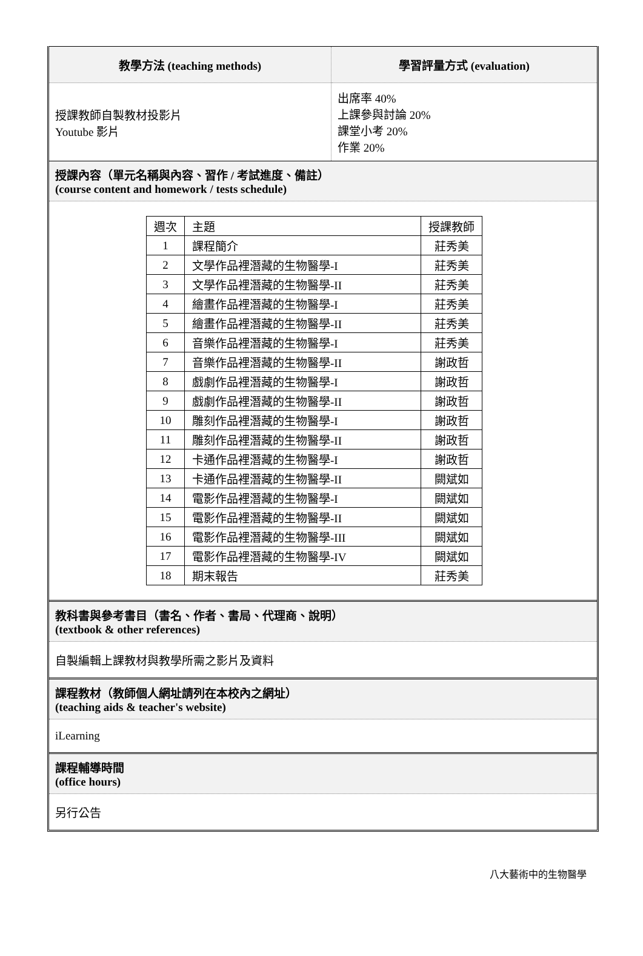教學方法 (teaching methods)
授課教師自製教材投影片
Youtube 影片
學習評量方式 (evaluation)
出席率 40%
上課參與討論 20%
課堂小考 20%
作業 20%
授課內容（單元名稱與內容、習作 / 考試進度、備註）
(course content and homework / tests schedule)
| 週次 | 主題 | 授課教師 |
| 1 | 課程簡介 | 莊秀美 |
| 2 | 文學作品裡潛藏的生物醫學-I | 莊秀美 |
| 3 | 文學作品裡潛藏的生物醫學-II | 莊秀美 |
| 4 | 繪畫作品裡潛藏的生物醫學-I | 莊秀美 |
| 5 | 繪畫作品裡潛藏的生物醫學-II | 莊秀美 |
| 6 | 音樂作品裡潛藏的生物醫學-I | 莊秀美 |
| 7 | 音樂作品裡潛藏的生物醫學-II | 謝政哲 |
| 8 | 戲劇作品裡潛藏的生物醫學-I | 謝政哲 |
| 9 | 戲劇作品裡潛藏的生物醫學-II | 謝政哲 |
| 10 | 雕刻作品裡潛藏的生物醫學-I | 謝政哲 |
| 11 | 雕刻作品裡潛藏的生物醫學-II | 謝政哲 |
| 12 | 卡通作品裡潛藏的生物醫學-I | 謝政哲 |
| 13 | 卡通作品裡潛藏的生物醫學-II | 闕斌如 |
| 14 | 電影作品裡潛藏的生物醫學-I | 闕斌如 |
| 15 | 電影作品裡潛藏的生物醫學-II | 闕斌如 |
| 16 | 電影作品裡潛藏的生物醫學-III | 闕斌如 |
| 17 | 電影作品裡潛藏的生物醫學-IV | 闕斌如 |
| 18 | 期末報告 | 莊秀美 |
教科書與參考書目（書名、作者、書局、代理商、說明）
(textbook & other references)
自製編輯上課教材與教學所需之影片及資料
課程教材（教師個人網址請列在本校內之網址）
(teaching aids & teacher's website)
iLearning
課程輔導時間
(office hours)
另行公告
八大藝術中的生物醫學